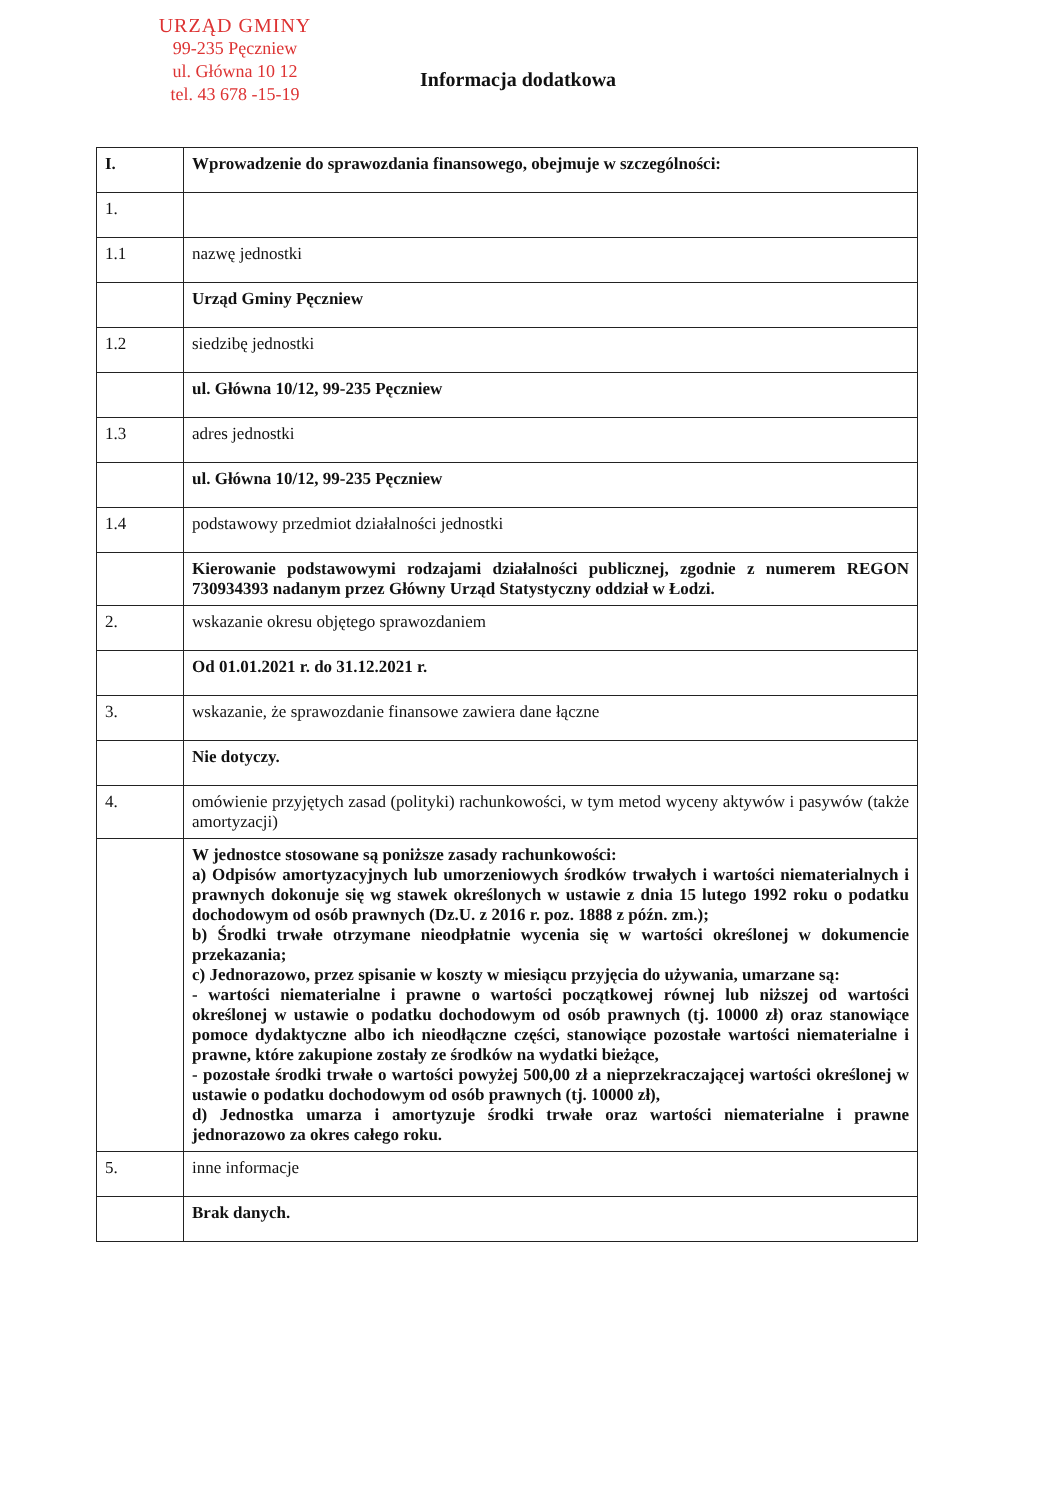URZĄD GMINY
99-235 Pęczniew
ul. Główna 10 12
tel. 43 678 -15-19
Informacja dodatkowa
| I. | Wprowadzenie do sprawozdania finansowego, obejmuje w szczególności: |
| 1. | |
| 1.1 | nazwę jednostki |
| | Urząd Gminy Pęczniew |
| 1.2 | siedzibę jednostki |
| | ul. Główna 10/12, 99-235 Pęczniew |
| 1.3 | adres jednostki |
| | ul. Główna 10/12, 99-235 Pęczniew |
| 1.4 | podstawowy przedmiot działalności jednostki |
| | Kierowanie podstawowymi rodzajami działalności publicznej, zgodnie z numerem REGON 730934393 nadanym przez Główny Urząd Statystyczny oddział w Łodzi. |
| 2. | wskazanie okresu objętego sprawozdaniem |
| | Od 01.01.2021 r. do 31.12.2021 r. |
| 3. | wskazanie, że sprawozdanie finansowe zawiera dane łączne |
| | Nie dotyczy. |
| 4. | omówienie przyjętych zasad (polityki) rachunkowości, w tym metod wyceny aktywów i pasywów (także amortyzacji) |
| | W jednostce stosowane są poniższe zasady rachunkowości: a) Odpisów amortyzacyjnych lub umorzeniowych środków trwałych i wartości niematerialnych i prawnych dokonuje się wg stawek określonych w ustawie z dnia 15 lutego 1992 roku o podatku dochodowym od osób prawnych (Dz.U. z 2016 r. poz. 1888 z późn. zm.); b) Środki trwałe otrzymane nieodpłatnie wycenia się w wartości określonej w dokumencie przekazania; c) Jednorazowo, przez spisanie w koszty w miesiącu przyjęcia do używania, umarzane są: - wartości niematerialne i prawne o wartości początkowej równej lub niższej od wartości określonej w ustawie o podatku dochodowym od osób prawnych (tj. 10000 zł) oraz stanowiące pomoce dydaktyczne albo ich nieodłączne części, stanowiące pozostałe wartości niematerialne i prawne, które zakupione zostały ze środków na wydatki bieżące, - pozostałe środki trwałe o wartości powyżej 500,00 zł a nieprzekraczającej wartości określonej w ustawie o podatku dochodowym od osób prawnych (tj. 10000 zł), d) Jednostka umarza i amortyzuje środki trwałe oraz wartości niematerialne i prawne jednorazowo za okres całego roku. |
| 5. | inne informacje |
| | Brak danych. |